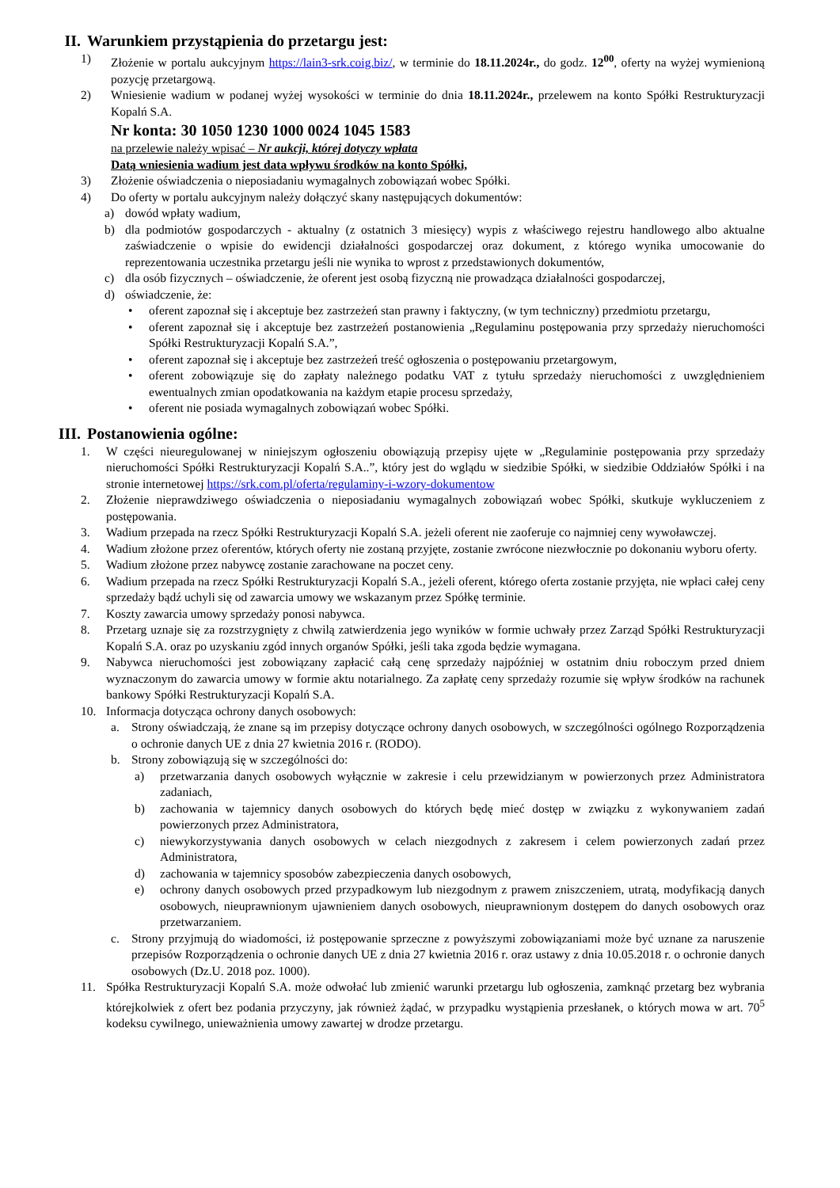II. Warunkiem przystąpienia do przetargu jest:
1) Złożenie w portalu aukcyjnym https://lain3-srk.coig.biz/, w terminie do 18.11.2024r., do godz. 12<sup>00</sup>, oferty na wyżej wymienioną pozycję przetargową.
2) Wniesienie wadium w podanej wyżej wysokości w terminie do dnia 18.11.2024r., przelewem na konto Spółki Restrukturyzacji Kopalń S.A.
Nr konta: 30 1050 1230 1000 0024 1045 1583
na przelewie należy wpisać – Nr aukcji, której dotyczy wpłata
Datą wniesienia wadium jest data wpływu środków na konto Spółki,
3) Złożenie oświadczenia o nieposiadaniu wymagalnych zobowiązań wobec Spółki.
4) Do oferty w portalu aukcyjnym należy dołączyć skany następujących dokumentów:
a) dowód wpłaty wadium,
b) dla podmiotów gospodarczych - aktualny (z ostatnich 3 miesięcy) wypis z właściwego rejestru handlowego albo aktualne zaświadczenie o wpisie do ewidencji działalności gospodarczej oraz dokument, z którego wynika umocowanie do reprezentowania uczestnika przetargu jeśli nie wynika to wprost z przedstawionych dokumentów,
c) dla osób fizycznych – oświadczenie, że oferent jest osobą fizyczną nie prowadząca działalności gospodarczej,
d) oświadczenie, że:
• oferent zapoznał się i akceptuje bez zastrzeżeń stan prawny i faktyczny, (w tym techniczny) przedmiotu przetargu,
• oferent zapoznał się i akceptuje bez zastrzeżeń postanowienia „Regulaminu postępowania przy sprzedaży nieruchomości Spółki Restrukturyzacji Kopalń S.A.”,
• oferent zapoznał się i akceptuje bez zastrzeżeń treść ogłoszenia o postępowaniu przetargowym,
• oferent zobowiązuje się do zapłaty należnego podatku VAT z tytułu sprzedaży nieruchomości z uwzględnieniem ewentualnych zmian opodatkowania na każdym etapie procesu sprzedaży,
• oferent nie posiada wymagalnych zobowiązań wobec Spółki.
III. Postanowienia ogólne:
1. W części nieuregulowanej w niniejszym ogłoszeniu obowiązują przepisy ujęte w „Regulaminie postępowania przy sprzedaży nieruchomości Spółki Restrukturyzacji Kopalń S.A..”, który jest do wglądu w siedzibie Spółki, w siedzibie Oddziałów Spółki i na stronie internetowej https://srk.com.pl/oferta/regulaminy-i-wzory-dokumentow
2. Złożenie nieprawdziwego oświadczenia o nieposiadaniu wymagalnych zobowiązań wobec Spółki, skutkuje wykluczeniem z postępowania.
3. Wadium przepada na rzecz Spółki Restrukturyzacji Kopalń S.A. jeżeli oferent nie zaoferuje co najmniej ceny wywoławczej.
4. Wadium złożone przez oferentów, których oferty nie zostaną przyjęte, zostanie zwrócone niezwłocznie po dokonaniu wyboru oferty.
5. Wadium złożone przez nabywcę zostanie zarachowane na poczet ceny.
6. Wadium przepada na rzecz Spółki Restrukturyzacji Kopalń S.A., jeżeli oferent, którego oferta zostanie przyjęta, nie wpłaci całej ceny sprzedaży bądź uchyli się od zawarcia umowy we wskazanym przez Spółkę terminie.
7. Koszty zawarcia umowy sprzedaży ponosi nabywca.
8. Przetarg uznaje się za rozstrzygnięty z chwilą zatwierdzenia jego wyników w formie uchwały przez Zarząd Spółki Restrukturyzacji Kopalń S.A. oraz po uzyskaniu zgód innych organów Spółki, jeśli taka zgoda będzie wymagana.
9. Nabywca nieruchomości jest zobowiązany zapłacić całą cenę sprzedaży najpóźniej w ostatnim dniu roboczym przed dniem wyznaczonym do zawarcia umowy w formie aktu notarialnego. Za zapłatę ceny sprzedaży rozumie się wpływ środków na rachunek bankowy Spółki Restrukturyzacji Kopalń S.A.
10. Informacja dotycząca ochrony danych osobowych:
a. Strony oświadczają, że znane są im przepisy dotyczące ochrony danych osobowych, w szczególności ogólnego Rozporządzenia o ochronie danych UE z dnia 27 kwietnia 2016 r. (RODO).
b. Strony zobowiązują się w szczególności do:
a) przetwarzania danych osobowych wyłącznie w zakresie i celu przewidzianym w powierzonych przez Administratora zadaniach,
b) zachowania w tajemnicy danych osobowych do których będę mieć dostęp w związku z wykonywaniem zadań powierzonych przez Administratora,
c) niewykorzystywania danych osobowych w celach niezgodnych z zakresem i celem powierzonych zadań przez Administratora,
d) zachowania w tajemnicy sposobów zabezpieczenia danych osobowych,
e) ochrony danych osobowych przed przypadkowym lub niezgodnym z prawem zniszczeniem, utratą, modyfikacją danych osobowych, nieuprawnionym ujawnieniem danych osobowych, nieuprawnionym dostępem do danych osobowych oraz przetwarzaniem.
c. Strony przyjmują do wiadomości, iż postępowanie sprzeczne z powyższymi zobowiązaniami może być uznane za naruszenie przepisów Rozporządzenia o ochronie danych UE z dnia 27 kwietnia 2016 r. oraz ustawy z dnia 10.05.2018 r. o ochronie danych osobowych (Dz.U. 2018 poz. 1000).
11. Spółka Restrukturyzacji Kopalń S.A. może odwołać lub zmienić warunki przetargu lub ogłoszenia, zamknąć przetarg bez wybrania którejkolwiek z ofert bez podania przyczyny, jak również żądać, w przypadku wystąpienia przesłanek, o których mowa w art. 70<sup>5</sup> kodeksu cywilnego, unieważnienia umowy zawartej w drodze przetargu.